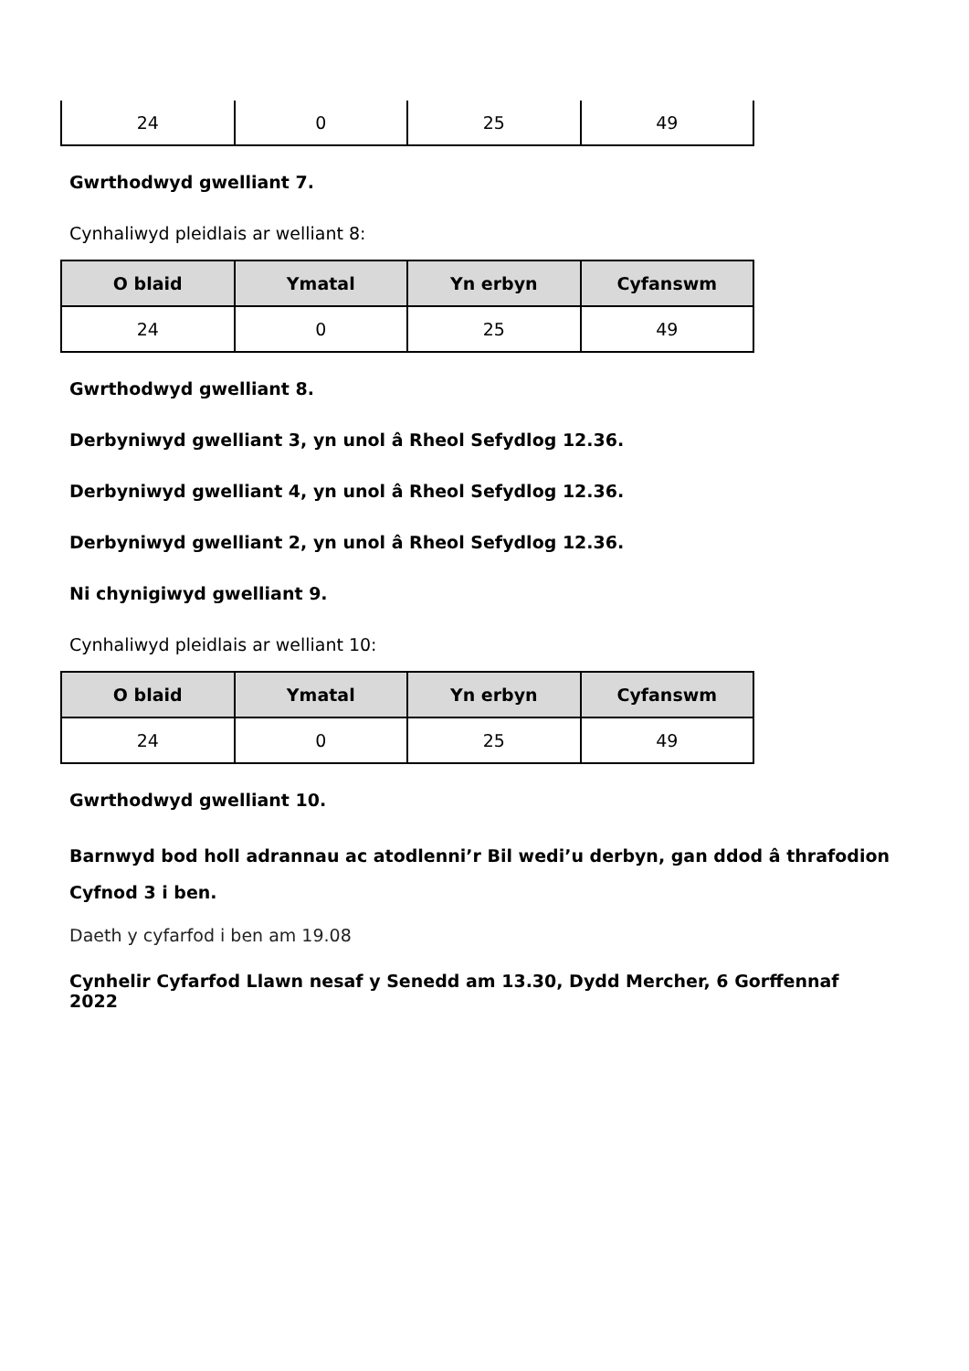| 24 | 0 | 25 | 49 |
Gwrthodwyd gwelliant 7.
Cynhaliwyd pleidlais ar welliant 8:
| O blaid | Ymatal | Yn erbyn | Cyfanswm |
| --- | --- | --- | --- |
| 24 | 0 | 25 | 49 |
Gwrthodwyd gwelliant 8.
Derbyniwyd gwelliant 3, yn unol â Rheol Sefydlog 12.36.
Derbyniwyd gwelliant 4, yn unol â Rheol Sefydlog 12.36.
Derbyniwyd gwelliant 2, yn unol â Rheol Sefydlog 12.36.
Ni chynigiwyd gwelliant 9.
Cynhaliwyd pleidlais ar welliant 10:
| O blaid | Ymatal | Yn erbyn | Cyfanswm |
| --- | --- | --- | --- |
| 24 | 0 | 25 | 49 |
Gwrthodwyd gwelliant 10.
Barnwyd bod holl adrannau ac atodlenni’r Bil wedi’u derbyn, gan ddod â thrafodion Cyfnod 3 i ben.
Daeth y cyfarfod i ben am 19.08
Cynhelir Cyfarfod Llawn nesaf y Senedd am 13.30, Dydd Mercher, 6 Gorffennaf 2022